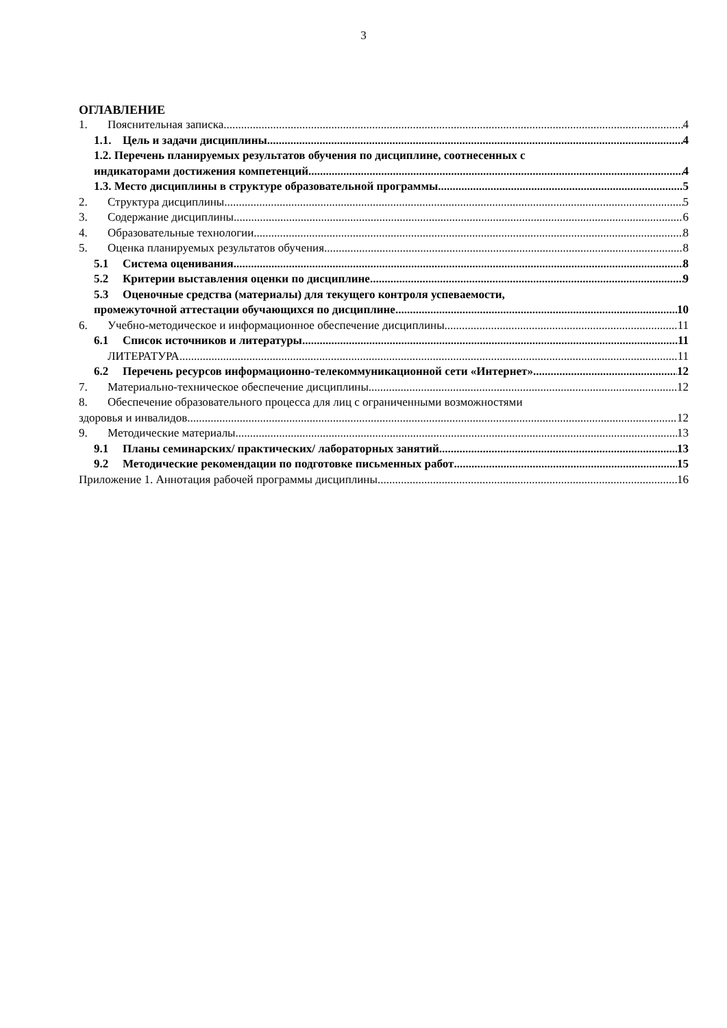3
ОГЛАВЛЕНИЕ
1. Пояснительная записка 4
1.1. Цель и задачи дисциплины 4
1.2. Перечень планируемых результатов обучения по дисциплине, соотнесенных с
индикаторами достижения компетенций 4
1.3. Место дисциплины в структуре образовательной программы 5
2. Структура дисциплины 5
3. Содержание дисциплины 6
4. Образовательные технологии 8
5. Оценка планируемых результатов обучения 8
5.1 Система оценивания 8
5.2 Критерии выставления оценки по дисциплине 9
5.3 Оценочные средства (материалы) для текущего контроля успеваемости,
промежуточной аттестации обучающихся по дисциплине 10
6. Учебно-методическое и информационное обеспечение дисциплины 11
6.1 Список источников и литературы 11
ЛИТЕРАТУРА 11
6.2 Перечень ресурсов информационно-телекоммуникационной сети «Интернет». 12
7. Материально-техническое обеспечение дисциплины 12
8. Обеспечение образовательного процесса для лиц с ограниченными возможностями
здоровья и инвалидов 12
9. Методические материалы 13
9.1 Планы семинарских/ практических/ лабораторных занятий 13
9.2 Методические рекомендации по подготовке письменных работ 15
Приложение 1. Аннотация рабочей программы дисциплины 16